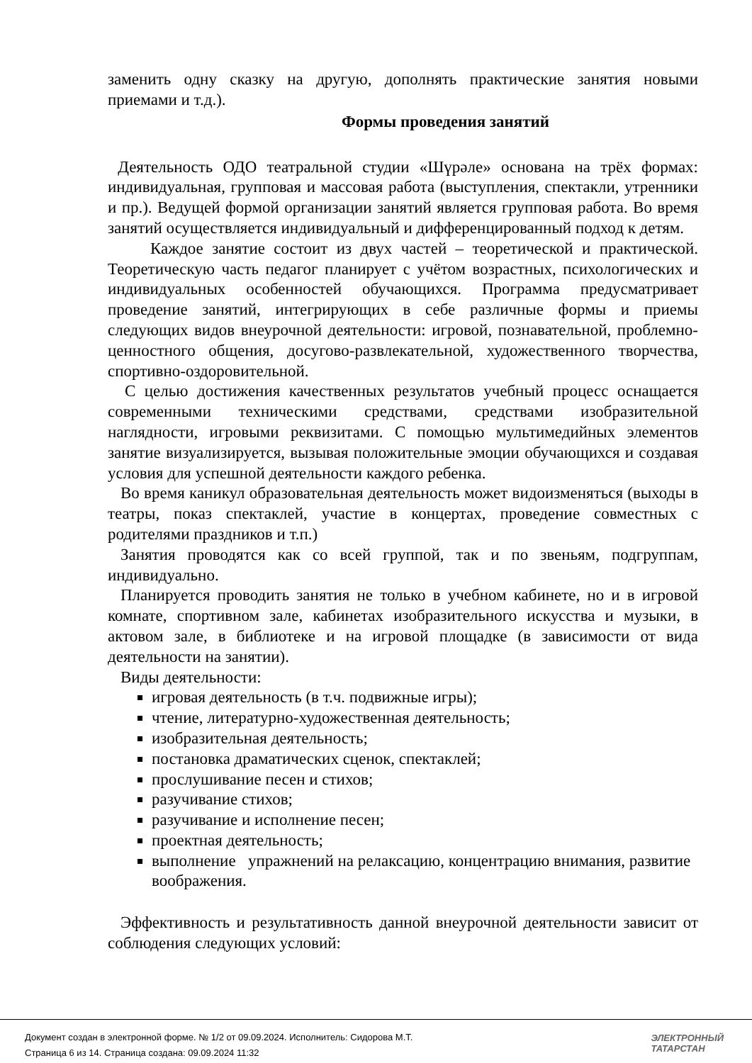заменить одну сказку на другую, дополнять практические занятия новыми приемами и т.д.).
Формы проведения занятий
Деятельность ОДО театральной студии «Шүрәле» основана на трёх формах: индивидуальная, групповая и массовая работа (выступления, спектакли, утренники и пр.). Ведущей формой организации занятий является групповая работа. Во время занятий осуществляется индивидуальный и дифференцированный подход к детям.
Каждое занятие состоит из двух частей – теоретической и практической. Теоретическую часть педагог планирует с учётом возрастных, психологических и индивидуальных особенностей обучающихся. Программа предусматривает проведение занятий, интегрирующих в себе различные формы и приемы следующих видов внеурочной деятельности: игровой, познавательной, проблемно-ценностного общения, досугово-развлекательной, художественного творчества, спортивно-оздоровительной.
С целью достижения качественных результатов учебный процесс оснащается современными техническими средствами, средствами изобразительной наглядности, игровыми реквизитами. С помощью мультимедийных элементов занятие визуализируется, вызывая положительные эмоции обучающихся и создавая условия для успешной деятельности каждого ребенка.
Во время каникул образовательная деятельность может видоизменяться (выходы в театры, показ спектаклей, участие в концертах, проведение совместных с родителями праздников и т.п.)
Занятия проводятся как со всей группой, так и по звеньям, подгруппам, индивидуально.
Планируется проводить занятия не только в учебном кабинете, но и в игровой комнате, спортивном зале, кабинетах изобразительного искусства и музыки, в актовом зале, в библиотеке и на игровой площадке (в зависимости от вида деятельности на занятии).
Виды деятельности:
игровая деятельность (в т.ч. подвижные игры);
чтение, литературно-художественная деятельность;
изобразительная деятельность;
постановка драматических сценок, спектаклей;
прослушивание песен и стихов;
разучивание стихов;
разучивание и исполнение песен;
проектная деятельность;
выполнение упражнений на релаксацию, концентрацию внимания, развитие воображения.
Эффективность и результативность данной внеурочной деятельности зависит от соблюдения следующих условий:
Документ создан в электронной форме. № 1/2 от 09.09.2024. Исполнитель: Сидорова М.Т.
Страница 6 из 14. Страница создана: 09.09.2024 11:32
ЭЛЕКТРОННЫЙ
ТАТАРСТАН